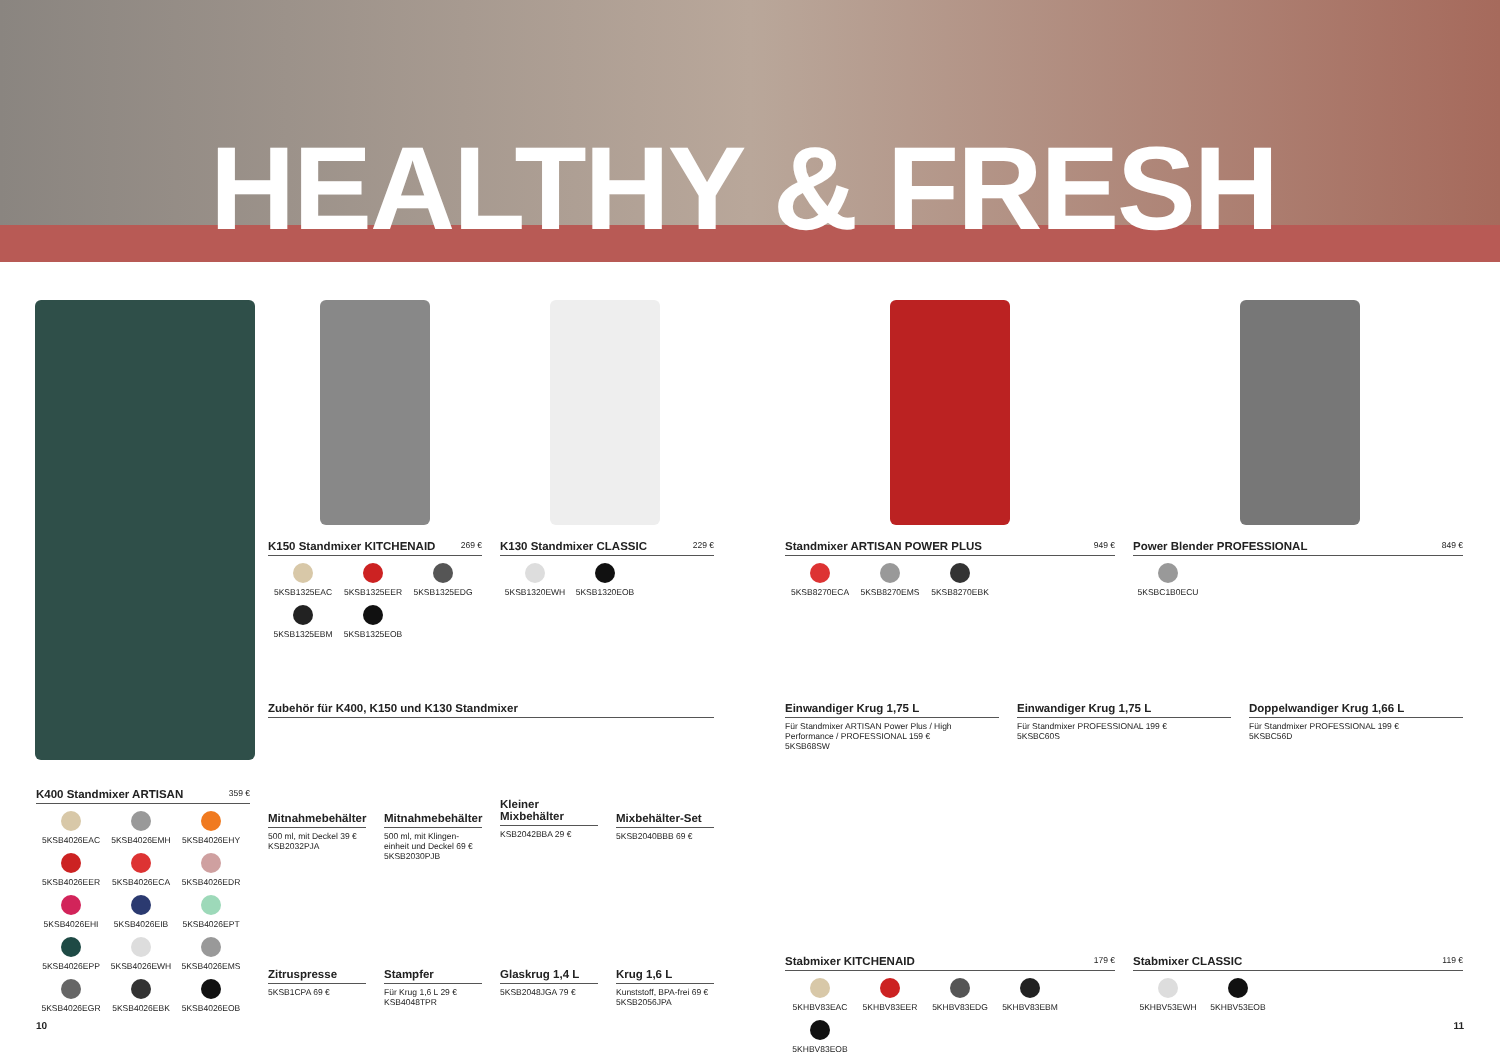HEALTHY & FRESH
K400 Standmixer ARTISAN 359 €
5KSB4026EAC 5KSB4026EMH 5KSB4026EHY 5KSB4026EER 5KSB4026ECA 5KSB4026EDR 5KSB4026EHI 5KSB4026EIB 5KSB4026EPT 5KSB4026EPP 5KSB4026EWH 5KSB4026EMS 5KSB4026EGR 5KSB4026EBK 5KSB4026EOB
K150 Standmixer KITCHENAID 269 €
5KSB1325EAC 5KSB1325EER 5KSB1325EDG 5KSB1325EBM 5KSB1325EOB
K130 Standmixer CLASSIC 229 €
5KSB1320EWH 5KSB1320EOB
Zubehör für K400, K150 und K130 Standmixer
Mitnahmebehälter
500 ml, mit Deckel 39 €
KSB2032PJA
Mitnahmebehälter
500 ml, mit Klingen-einheit und Deckel 69 €
5KSB2030PJB
Kleiner
Mixbehälter
KSB2042BBA 29 €
Mixbehälter-Set
5KSB2040BBB 69 €
Zitruspresse
5KSB1CPA 69 €
Stampfer
Für Krug 1,6 L 29 €
KSB4048TPR
Glaskrug 1,4 L
5KSB2048JGA 79 €
Krug 1,6 L
Kunststoff, BPA-frei 69 €
5KSB2056JPA
10
Standmixer ARTISAN POWER PLUS 949 €
5KSB8270ECA 5KSB8270EMS 5KSB8270EBK
Power Blender PROFESSIONAL 849 €
5KSBC1B0ECU
Einwandiger Krug 1,75 L
Für Standmixer ARTISAN Power Plus / High Performance / PROFESSIONAL 159 €
5KSB68SW
Einwandiger Krug 1,75 L
Für Standmixer PROFESSIONAL 199 €
5KSBC60S
Doppelwandiger Krug 1,66 L
Für Standmixer PROFESSIONAL 199 €
5KSBC56D
Stabmixer KITCHENAID 179 €
5KHBV83EAC 5KHBV83EER 5KHBV83EDG 5KHBV83EBM 5KHBV83EOB
Stabmixer CLASSIC 119 €
5KHBV53EWH 5KHBV53EOB
11